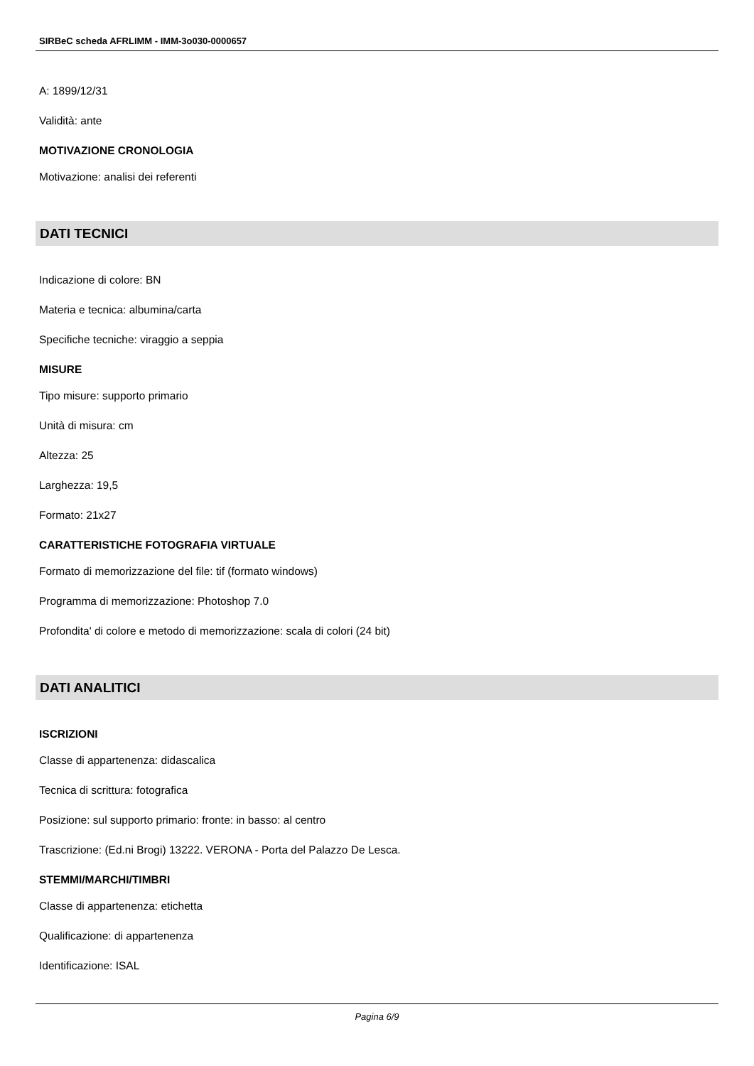SIRBeC scheda AFRLIMM - IMM-3o030-0000657
A: 1899/12/31
Validità: ante
MOTIVAZIONE CRONOLOGIA
Motivazione: analisi dei referenti
DATI TECNICI
Indicazione di colore: BN
Materia e tecnica: albumina/carta
Specifiche tecniche: viraggio a seppia
MISURE
Tipo misure: supporto primario
Unità di misura: cm
Altezza: 25
Larghezza: 19,5
Formato: 21x27
CARATTERISTICHE FOTOGRAFIA VIRTUALE
Formato di memorizzazione del file: tif (formato windows)
Programma di memorizzazione: Photoshop 7.0
Profondita' di colore e metodo di memorizzazione: scala di colori (24 bit)
DATI ANALITICI
ISCRIZIONI
Classe di appartenenza: didascalica
Tecnica di scrittura: fotografica
Posizione: sul supporto primario: fronte: in basso: al centro
Trascrizione: (Ed.ni Brogi) 13222. VERONA - Porta del Palazzo De Lesca.
STEMMI/MARCHI/TIMBRI
Classe di appartenenza: etichetta
Qualificazione: di appartenenza
Identificazione: ISAL
Pagina 6/9